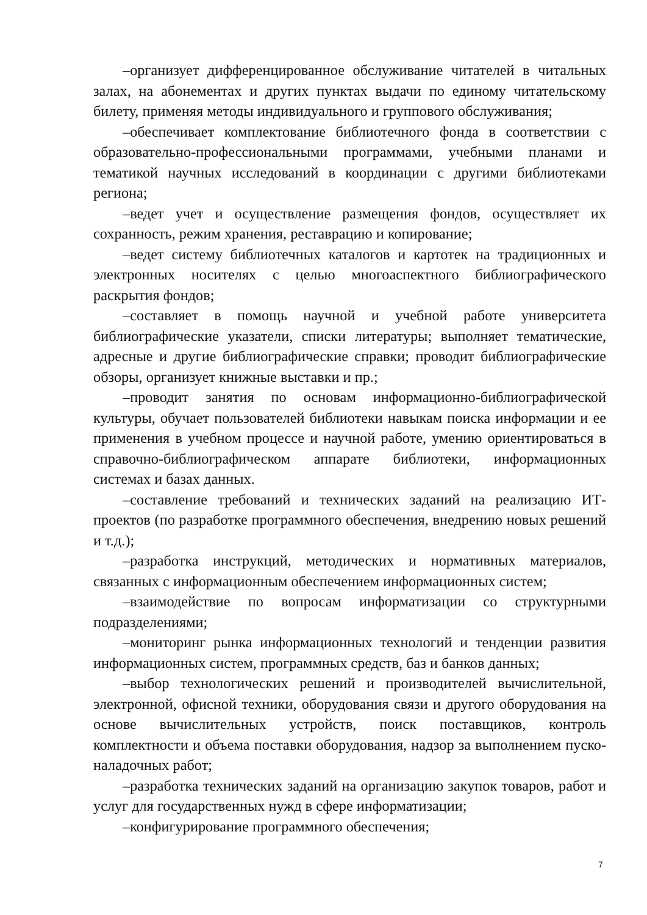–организует дифференцированное обслуживание читателей в читальных залах, на абонементах и других пунктах выдачи по единому читательскому билету, применяя методы индивидуального и группового обслуживания;
–обеспечивает комплектование библиотечного фонда в соответствии с образовательно-профессиональными программами, учебными планами и тематикой научных исследований в координации с другими библиотеками региона;
–ведет учет и осуществление размещения фондов, осуществляет их сохранность, режим хранения, реставрацию и копирование;
–ведет систему библиотечных каталогов и картотек на традиционных и электронных носителях с целью многоаспектного библиографического раскрытия фондов;
–составляет в помощь научной и учебной работе университета библиографические указатели, списки литературы; выполняет тематические, адресные и другие библиографические справки; проводит библиографические обзоры, организует книжные выставки и пр.;
–проводит занятия по основам информационно-библиографической культуры, обучает пользователей библиотеки навыкам поиска информации и ее применения в учебном процессе и научной работе, умению ориентироваться в справочно-библиографическом аппарате библиотеки, информационных системах и базах данных.
–составление требований и технических заданий на реализацию ИТ-проектов (по разработке программного обеспечения, внедрению новых решений и т.д.);
–разработка инструкций, методических и нормативных материалов, связанных с информационным обеспечением информационных систем;
–взаимодействие по вопросам информатизации со структурными подразделениями;
–мониторинг рынка информационных технологий и тенденции развития информационных систем, программных средств, баз и банков данных;
–выбор технологических решений и производителей вычислительной, электронной, офисной техники, оборудования связи и другого оборудования на основе вычислительных устройств, поиск поставщиков, контроль комплектности и объема поставки оборудования, надзор за выполнением пуско-наладочных работ;
–разработка технических заданий на организацию закупок товаров, работ и услуг для государственных нужд в сфере информатизации;
–конфигурирование программного обеспечения;
7